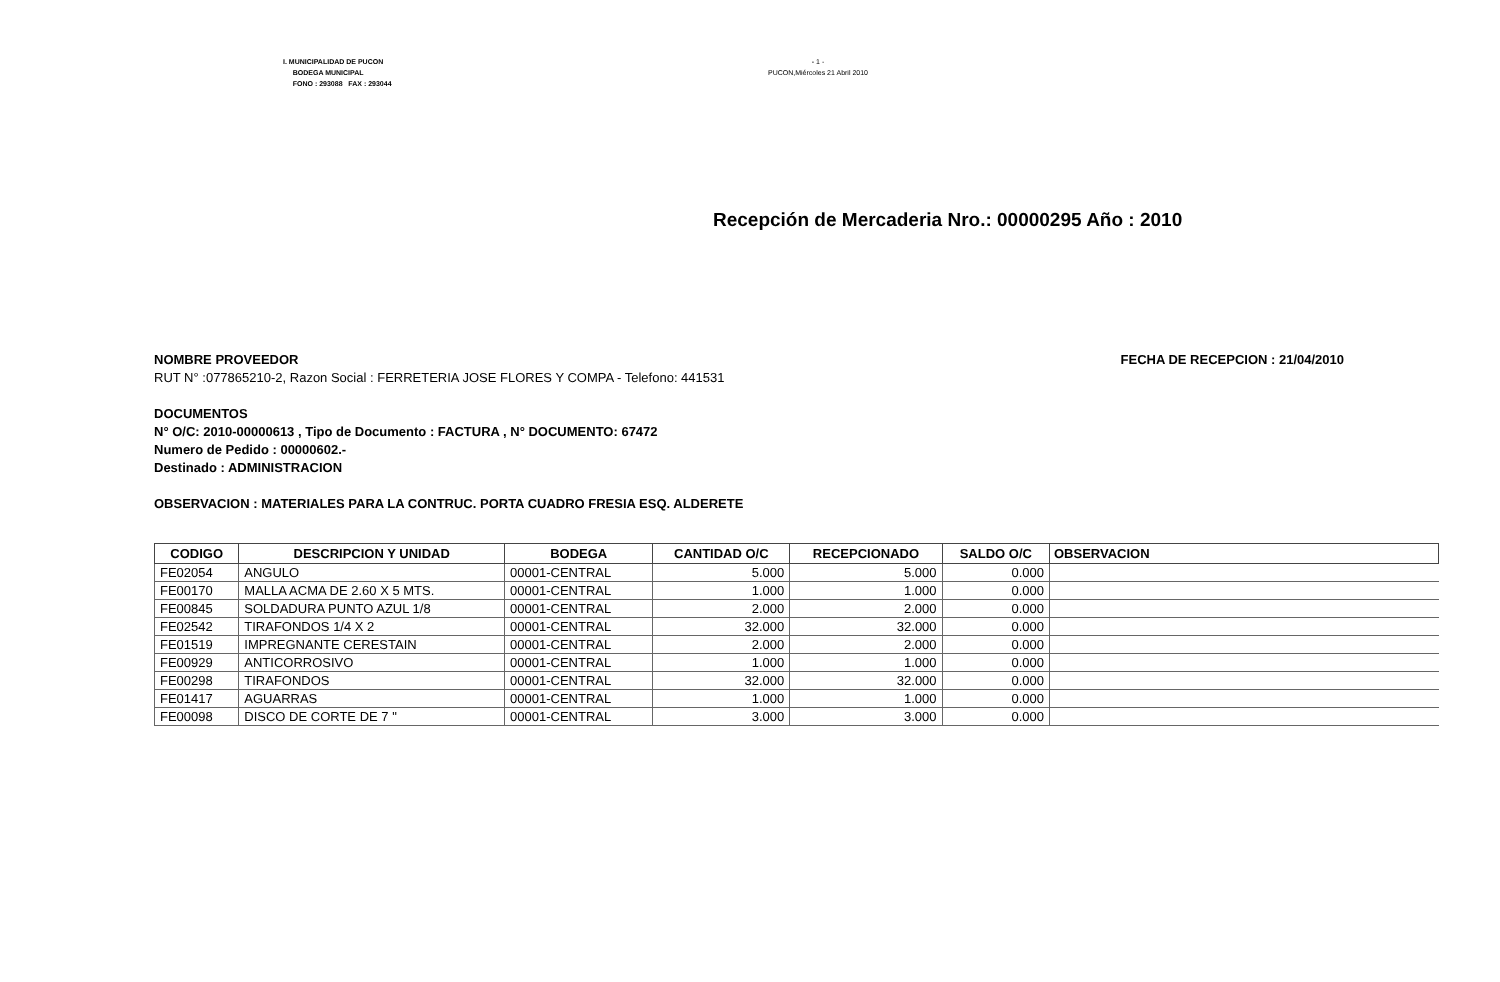I. MUNICIPALIDAD DE PUCON
BODEGA MUNICIPAL
FONO : 293088 FAX : 293044
- 1 -
PUCON,Miércoles 21 Abril 2010
Recepción de Mercaderia Nro.: 00000295 Año : 2010
NOMBRE PROVEEDOR FECHA DE RECEPCION : 21/04/2010
RUT N° :077865210-2, Razon Social : FERRETERIA JOSE FLORES Y COMPA - Telefono: 441531
DOCUMENTOS
N° O/C: 2010-00000613 , Tipo de Documento : FACTURA , N° DOCUMENTO: 67472
Numero de Pedido : 00000602.-
Destinado : ADMINISTRACION
OBSERVACION : MATERIALES PARA LA CONTRUC. PORTA CUADRO FRESIA ESQ. ALDERETE
| CODIGO | DESCRIPCION Y UNIDAD | BODEGA | CANTIDAD O/C | RECEPCIONADO | SALDO O/C | OBSERVACION |
| --- | --- | --- | --- | --- | --- | --- |
| FE02054 | ANGULO | 00001-CENTRAL | 5.000 | 5.000 | 0.000 | |
| FE00170 | MALLA ACMA DE 2.60 X 5 MTS. | 00001-CENTRAL | 1.000 | 1.000 | 0.000 | |
| FE00845 | SOLDADURA PUNTO AZUL 1/8 | 00001-CENTRAL | 2.000 | 2.000 | 0.000 | |
| FE02542 | TIRAFONDOS 1/4 X 2 | 00001-CENTRAL | 32.000 | 32.000 | 0.000 | |
| FE01519 | IMPREGNANTE CERESTAIN | 00001-CENTRAL | 2.000 | 2.000 | 0.000 | |
| FE00929 | ANTICORROSIVO | 00001-CENTRAL | 1.000 | 1.000 | 0.000 | |
| FE00298 | TIRAFONDOS | 00001-CENTRAL | 32.000 | 32.000 | 0.000 | |
| FE01417 | AGUARRAS | 00001-CENTRAL | 1.000 | 1.000 | 0.000 | |
| FE00098 | DISCO DE CORTE DE 7 " | 00001-CENTRAL | 3.000 | 3.000 | 0.000 | |